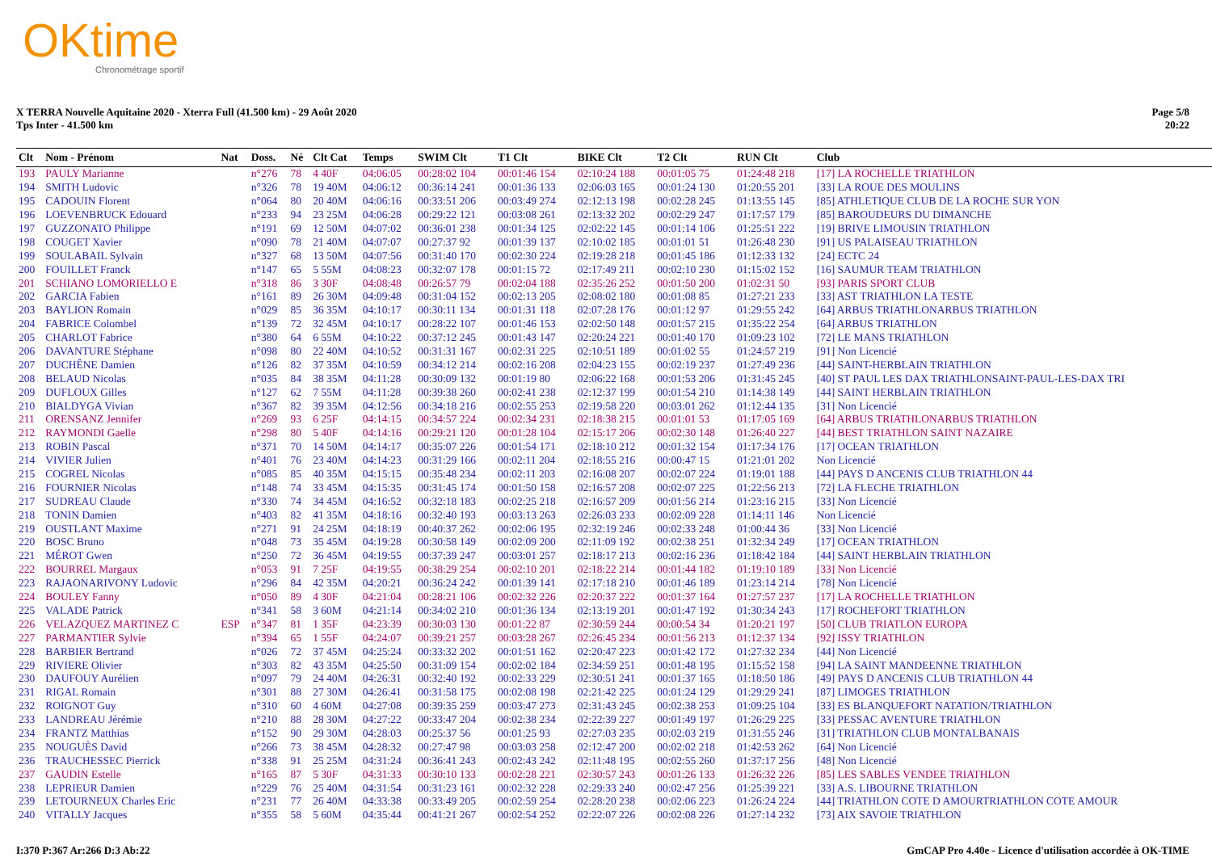OKtime
Chronométrage sportif
X TERRA Nouvelle Aquitaine 2020 - Xterra Full (41.500 km) - 29 Août 2020
Tps Inter - 41.500 km
Page 5/8
20:22
| Clt | Nom - Prénom | Nat | Doss. | Né | Clt Cat | Temps | SWIM Clt | T1 Clt | BIKE Clt | T2 Clt | RUN Clt | Club |
| --- | --- | --- | --- | --- | --- | --- | --- | --- | --- | --- | --- | --- |
| 193 | PAULY Marianne | | n°276 | 78 | 4 40F | 04:06:05 | 00:28:02 104 | 00:01:46 154 | 02:10:24 188 | 00:01:05 75 | 01:24:48 218 | [17] LA ROCHELLE TRIATHLON |
| 194 | SMITH Ludovic | | n°326 | 78 | 19 40M | 04:06:12 | 00:36:14 241 | 00:01:36 133 | 02:06:03 165 | 00:01:24 130 | 01:20:55 201 | [33] LA ROUE DES MOULINS |
| 195 | CADOUIN Florent | | n°064 | 80 | 20 40M | 04:06:16 | 00:33:51 206 | 00:03:49 274 | 02:12:13 198 | 00:02:28 245 | 01:13:55 145 | [85] ATHLETIQUE CLUB DE LA ROCHE SUR YON |
| 196 | LOEVENBRUCK Edouard | | n°233 | 94 | 23 25M | 04:06:28 | 00:29:22 121 | 00:03:08 261 | 02:13:32 202 | 00:02:29 247 | 01:17:57 179 | [85] BAROUDEURS DU DIMANCHE |
| 197 | GUZZONATO Philippe | | n°191 | 69 | 12 50M | 04:07:02 | 00:36:01 238 | 00:01:34 125 | 02:02:22 145 | 00:01:14 106 | 01:25:51 222 | [19] BRIVE LIMOUSIN TRIATHLON |
| 198 | COUGET Xavier | | n°090 | 78 | 21 40M | 04:07:07 | 00:27:37 92 | 00:01:39 137 | 02:10:02 185 | 00:01:01 51 | 01:26:48 230 | [91] US PALAISEAU TRIATHLON |
| 199 | SOULABAIL Sylvain | | n°327 | 68 | 13 50M | 04:07:56 | 00:31:40 170 | 00:02:30 224 | 02:19:28 218 | 00:01:45 186 | 01:12:33 132 | [24] ECTC 24 |
| 200 | FOUILLET Franck | | n°147 | 65 | 5 55M | 04:08:23 | 00:32:07 178 | 00:01:15 72 | 02:17:49 211 | 00:02:10 230 | 01:15:02 152 | [16] SAUMUR TEAM TRIATHLON |
| 201 | SCHIANO LOMORIELLO E | | n°318 | 86 | 3 30F | 04:08:48 | 00:26:57 79 | 00:02:04 188 | 02:35:26 252 | 00:01:50 200 | 01:02:31 50 | [93] PARIS SPORT CLUB |
| 202 | GARCIA Fabien | | n°161 | 89 | 26 30M | 04:09:48 | 00:31:04 152 | 00:02:13 205 | 02:08:02 180 | 00:01:08 85 | 01:27:21 233 | [33] AST TRIATHLON LA TESTE |
| 203 | BAYLION Romain | | n°029 | 85 | 36 35M | 04:10:17 | 00:30:11 134 | 00:01:31 118 | 02:07:28 176 | 00:01:12 97 | 01:29:55 242 | [64] ARBUS TRIATHLONARBUS TRIATHLON |
| 204 | FABRICE Colombel | | n°139 | 72 | 32 45M | 04:10:17 | 00:28:22 107 | 00:01:46 153 | 02:02:50 148 | 00:01:57 215 | 01:35:22 254 | [64] ARBUS TRIATHLON |
| 205 | CHARLOT Fabrice | | n°380 | 64 | 6 55M | 04:10:22 | 00:37:12 245 | 00:01:43 147 | 02:20:24 221 | 00:01:40 170 | 01:09:23 102 | [72] LE MANS TRIATHLON |
| 206 | DAVANTURE Stéphane | | n°098 | 80 | 22 40M | 04:10:52 | 00:31:31 167 | 00:02:31 225 | 02:10:51 189 | 00:01:02 55 | 01:24:57 219 | [91] Non Licencié |
| 207 | DUCHÊNE Damien | | n°126 | 82 | 37 35M | 04:10:59 | 00:34:12 214 | 00:02:16 208 | 02:04:23 155 | 00:02:19 237 | 01:27:49 236 | [44] SAINT-HERBLAIN TRIATHLON |
| 208 | BELAUD Nicolas | | n°035 | 84 | 38 35M | 04:11:28 | 00:30:09 132 | 00:01:19 80 | 02:06:22 168 | 00:01:53 206 | 01:31:45 245 | [40] ST PAUL LES DAX TRIATHLONSAINT-PAUL-LES-DAX TRI |
| 209 | DUFLOUX Gilles | | n°127 | 62 | 7 55M | 04:11:28 | 00:39:38 260 | 00:02:41 238 | 02:12:37 199 | 00:01:54 210 | 01:14:38 149 | [44] SAINT HERBLAIN TRIATHLON |
| 210 | BIALDYGA Vivian | | n°367 | 82 | 39 35M | 04:12:56 | 00:34:18 216 | 00:02:55 253 | 02:19:58 220 | 00:03:01 262 | 01:12:44 135 | [31] Non Licencié |
| 211 | ORENSANZ Jennifer | | n°269 | 93 | 6 25F | 04:14:15 | 00:34:57 224 | 00:02:34 231 | 02:18:38 215 | 00:01:01 53 | 01:17:05 169 | [64] ARBUS TRIATHLONARBUS TRIATHLON |
| 212 | RAYMONDI Gaelle | | n°298 | 80 | 5 40F | 04:14:16 | 00:29:21 120 | 00:01:28 104 | 02:15:17 206 | 00:02:30 148 | 01:26:40 227 | [44] BEST TRIATHLON SAINT NAZAIRE |
| 213 | ROBIN Pascal | | n°371 | 70 | 14 50M | 04:14:17 | 00:35:07 226 | 00:01:54 171 | 02:18:10 212 | 00:01:32 154 | 01:17:34 176 | [17] OCEAN TRIATHLON |
| 214 | VIVIER Julien | | n°401 | 76 | 23 40M | 04:14:23 | 00:31:29 166 | 00:02:11 204 | 02:18:55 216 | 00:00:47 15 | 01:21:01 202 | Non Licencié |
| 215 | COGREL Nicolas | | n°085 | 85 | 40 35M | 04:15:15 | 00:35:48 234 | 00:02:11 203 | 02:16:08 207 | 00:02:07 224 | 01:19:01 188 | [44] PAYS D ANCENIS CLUB TRIATHLON 44 |
| 216 | FOURNIER Nicolas | | n°148 | 74 | 33 45M | 04:15:35 | 00:31:45 174 | 00:01:50 158 | 02:16:57 208 | 00:02:07 225 | 01:22:56 213 | [72] LA FLECHE TRIATHLON |
| 217 | SUDREAU Claude | | n°330 | 74 | 34 45M | 04:16:52 | 00:32:18 183 | 00:02:25 218 | 02:16:57 209 | 00:01:56 214 | 01:23:16 215 | [33] Non Licencié |
| 218 | TONIN Damien | | n°403 | 82 | 41 35M | 04:18:16 | 00:32:40 193 | 00:03:13 263 | 02:26:03 233 | 00:02:09 228 | 01:14:11 146 | Non Licencié |
| 219 | OUSTLANT Maxime | | n°271 | 91 | 24 25M | 04:18:19 | 00:40:37 262 | 00:02:06 195 | 02:32:19 246 | 00:02:33 248 | 01:00:44 36 | [33] Non Licencié |
| 220 | BOSC Bruno | | n°048 | 73 | 35 45M | 04:19:28 | 00:30:58 149 | 00:02:09 200 | 02:11:09 192 | 00:02:38 251 | 01:32:34 249 | [17] OCEAN TRIATHLON |
| 221 | MÉROT Gwen | | n°250 | 72 | 36 45M | 04:19:55 | 00:37:39 247 | 00:03:01 257 | 02:18:17 213 | 00:02:16 236 | 01:18:42 184 | [44] SAINT HERBLAIN TRIATHLON |
| 222 | BOURREL Margaux | | n°053 | 91 | 7 25F | 04:19:55 | 00:38:29 254 | 00:02:10 201 | 02:18:22 214 | 00:01:44 182 | 01:19:10 189 | [33] Non Licencié |
| 223 | RAJAONARIVONY Ludovic | | n°296 | 84 | 42 35M | 04:20:21 | 00:36:24 242 | 00:01:39 141 | 02:17:18 210 | 00:01:46 189 | 01:23:14 214 | [78] Non Licencié |
| 224 | BOULEY Fanny | | n°050 | 89 | 4 30F | 04:21:04 | 00:28:21 106 | 00:02:32 226 | 02:20:37 222 | 00:01:37 164 | 01:27:57 237 | [17] LA ROCHELLE TRIATHLON |
| 225 | VALADE Patrick | | n°341 | 58 | 3 60M | 04:21:14 | 00:34:02 210 | 00:01:36 134 | 02:13:19 201 | 00:01:47 192 | 01:30:34 243 | [17] ROCHEFORT TRIATHLON |
| 226 | VELAZQUEZ MARTINEZ C | ESP | n°347 | 81 | 1 35F | 04:23:39 | 00:30:03 130 | 00:01:22 87 | 02:30:59 244 | 00:00:54 34 | 01:20:21 197 | [50] CLUB TRIATLON EUROPA |
| 227 | PARMANTIER Sylvie | | n°394 | 65 | 1 55F | 04:24:07 | 00:39:21 257 | 00:03:28 267 | 02:26:45 234 | 00:01:56 213 | 01:12:37 134 | [92] ISSY TRIATHLON |
| 228 | BARBIER Bertrand | | n°026 | 72 | 37 45M | 04:25:24 | 00:33:32 202 | 00:01:51 162 | 02:20:47 223 | 00:01:42 172 | 01:27:32 234 | [44] Non Licencié |
| 229 | RIVIERE Olivier | | n°303 | 82 | 43 35M | 04:25:50 | 00:31:09 154 | 00:02:02 184 | 02:34:59 251 | 00:01:48 195 | 01:15:52 158 | [94] LA SAINT MANDEENNE TRIATHLON |
| 230 | DAUFOUY Aurélien | | n°097 | 79 | 24 40M | 04:26:31 | 00:32:40 192 | 00:02:33 229 | 02:30:51 241 | 00:01:37 165 | 01:18:50 186 | [49] PAYS D ANCENIS CLUB TRIATHLON 44 |
| 231 | RIGAL Romain | | n°301 | 88 | 27 30M | 04:26:41 | 00:31:58 175 | 00:02:08 198 | 02:21:42 225 | 00:01:24 129 | 01:29:29 241 | [87] LIMOGES TRIATHLON |
| 232 | ROIGNOT Guy | | n°310 | 60 | 4 60M | 04:27:08 | 00:39:35 259 | 00:03:47 273 | 02:31:43 245 | 00:02:38 253 | 01:09:25 104 | [33] ES BLANQUEFORT NATATION/TRIATHLON |
| 233 | LANDREAU Jérémie | | n°210 | 88 | 28 30M | 04:27:22 | 00:33:47 204 | 00:02:38 234 | 02:22:39 227 | 00:01:49 197 | 01:26:29 225 | [33] PESSAC AVENTURE TRIATHLON |
| 234 | FRANTZ Matthias | | n°152 | 90 | 29 30M | 04:28:03 | 00:25:37 56 | 00:01:25 93 | 02:27:03 235 | 00:02:03 219 | 01:31:55 246 | [31] TRIATHLON CLUB MONTALBANAIS |
| 235 | NOUGUÈS David | | n°266 | 73 | 38 45M | 04:28:32 | 00:27:47 98 | 00:03:03 258 | 02:12:47 200 | 00:02:02 218 | 01:42:53 262 | [64] Non Licencié |
| 236 | TRAUCHESSEC Pierrick | | n°338 | 91 | 25 25M | 04:31:24 | 00:36:41 243 | 00:02:43 242 | 02:11:48 195 | 00:02:55 260 | 01:37:17 256 | [48] Non Licencié |
| 237 | GAUDIN Estelle | | n°165 | 87 | 5 30F | 04:31:33 | 00:30:10 133 | 00:02:28 221 | 02:30:57 243 | 00:01:26 133 | 01:26:32 226 | [85] LES SABLES VENDEE TRIATHLON |
| 238 | LEPRIEUR Damien | | n°229 | 76 | 25 40M | 04:31:54 | 00:31:23 161 | 00:02:32 228 | 02:29:33 240 | 00:02:47 256 | 01:25:39 221 | [33] A.S. LIBOURNE TRIATHLON |
| 239 | LETOURNEUX Charles Eric | | n°231 | 77 | 26 40M | 04:33:38 | 00:33:49 205 | 00:02:59 254 | 02:28:20 238 | 00:02:06 223 | 01:26:24 224 | [44] TRIATHLON COTE D AMOURTRIATHLON COTE AMOUR |
| 240 | VITALLY Jacques | | n°355 | 58 | 5 60M | 04:35:44 | 00:41:21 267 | 00:02:54 252 | 02:22:07 226 | 00:02:08 226 | 01:27:14 232 | [73] AIX SAVOIE TRIATHLON |
I:370 P:367 Ar:266 D:3 Ab:22
GmCAP Pro 4.40e - Licence d'utilisation accordée à OK-TIME